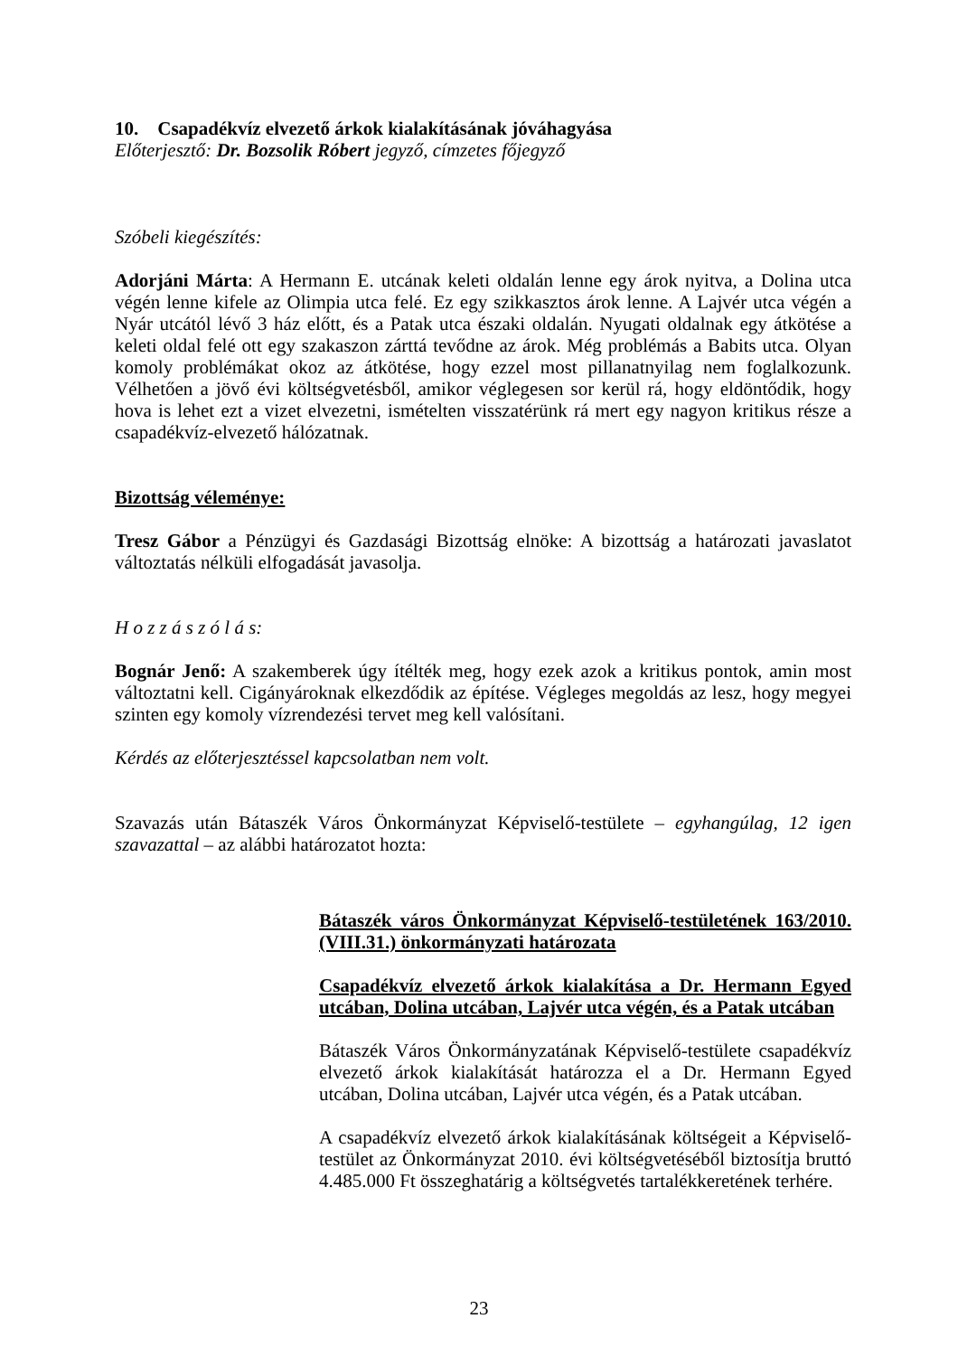10. Csapadékvíz elvezető árkok kialakításának jóváhagyása
Előterjesztő: Dr. Bozsolik Róbert jegyző, címzetes főjegyző
Szóbeli kiegészítés:
Adorjáni Márta: A Hermann E. utcának keleti oldalán lenne egy árok nyitva, a Dolina utca végén lenne kifele az Olimpia utca felé. Ez egy szikkasztos árok lenne. A Lajvér utca végén a Nyár utcától lévő 3 ház előtt, és a Patak utca északi oldalán. Nyugati oldalnak egy átkötése a keleti oldal felé ott egy szakaszon zárttá tevődne az árok. Még problémás a Babits utca. Olyan komoly problémákat okoz az átkötése, hogy ezzel most pillanatnyilag nem foglalkozunk. Vélhetően a jövő évi költségvetésből, amikor véglegesen sor kerül rá, hogy eldöntődik, hogy hova is lehet ezt a vizet elvezetni, ismételten visszatérünk rá mert egy nagyon kritikus része a csapadékvíz-elvezető hálózatnak.
Bizottság véleménye:
Tresz Gábor a Pénzügyi és Gazdasági Bizottság elnöke: A bizottság a határozati javaslatot változtatás nélküli elfogadását javasolja.
H o z z á s z ó l á s:
Bognár Jenő: A szakemberek úgy ítélték meg, hogy ezek azok a kritikus pontok, amin most változtatni kell. Cigányároknak elkezdődik az építése. Végleges megoldás az lesz, hogy megyei szinten egy komoly vízrendezési tervet meg kell valósítani.
Kérdés az előterjesztéssel kapcsolatban nem volt.
Szavazás után Bátaszék Város Önkormányzat Képviselő-testülete – egyhangúlag, 12 igen szavazattal – az alábbi határozatot hozta:
Bátaszék város Önkormányzat Képviselő-testületének 163/2010.(VIII.31.) önkormányzati határozata
Csapadékvíz elvezető árkok kialakítása a Dr. Hermann Egyed utcában, Dolina utcában, Lajvér utca végén, és a Patak utcában
Bátaszék Város Önkormányzatának Képviselő-testülete csapadékvíz elvezető árkok kialakítását határozza el a Dr. Hermann Egyed utcában, Dolina utcában, Lajvér utca végén, és a Patak utcában.
A csapadékvíz elvezető árkok kialakításának költségeit a Képviselő-testület az Önkormányzat 2010. évi költségvetéséből biztosítja bruttó 4.485.000 Ft összeghatárig a költségvetés tartalékkeretének terhére.
23